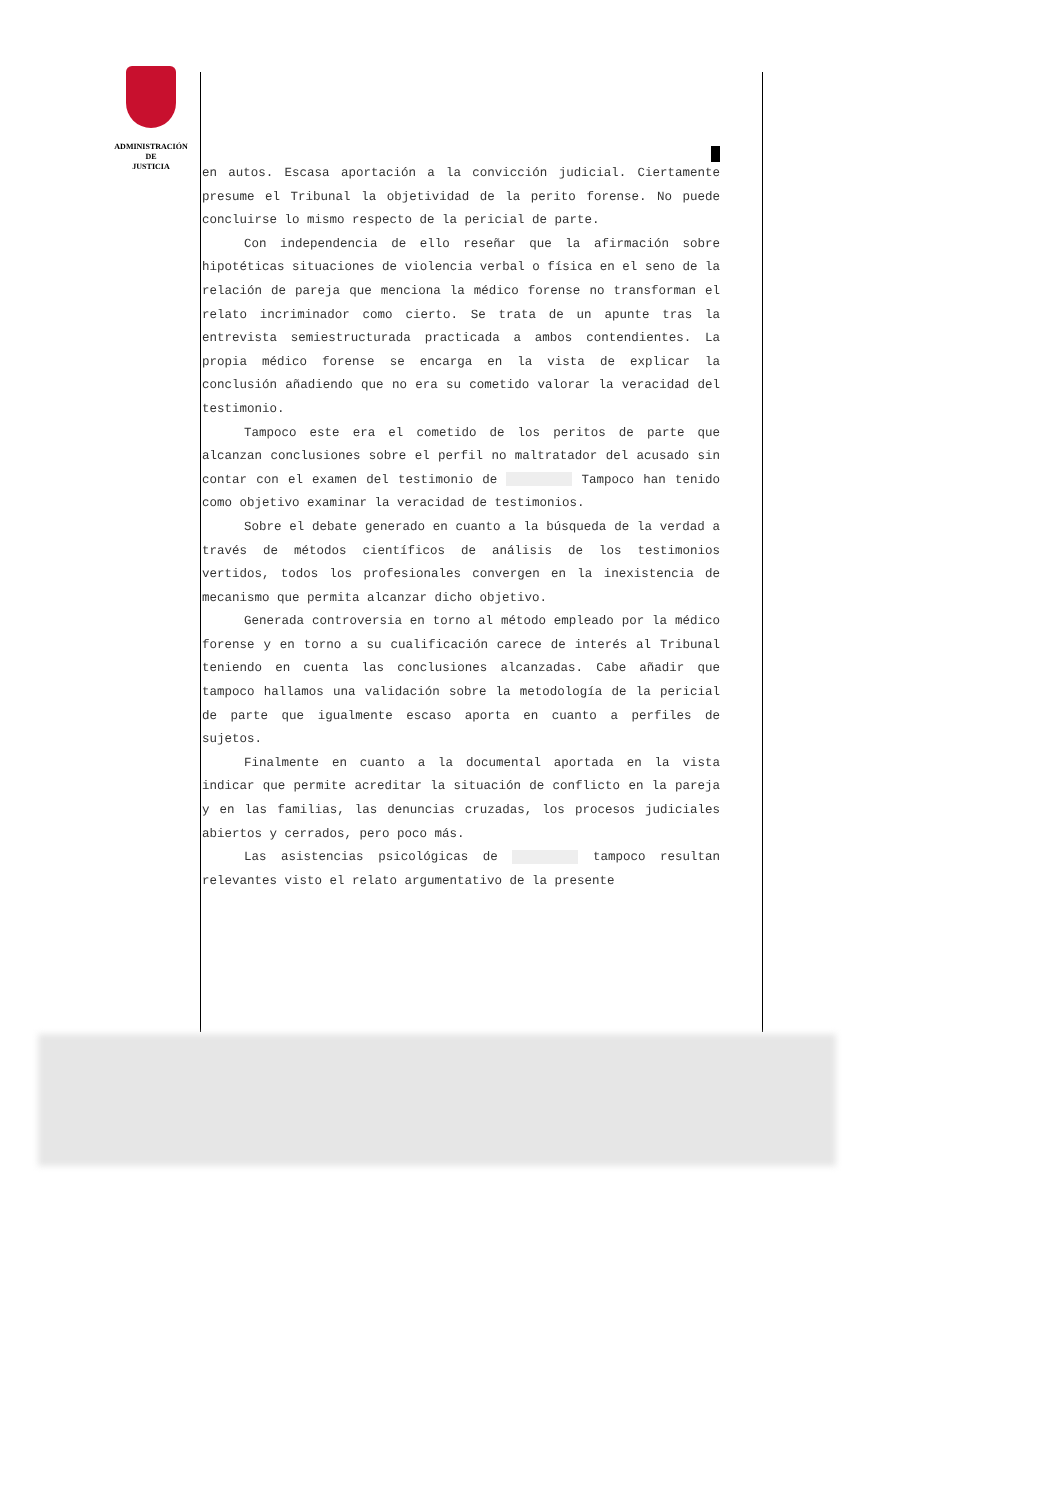ADMINISTRACIÓN
DE
JUSTICIA
en autos. Escasa aportación a la convicción judicial. Ciertamente presume el Tribunal la objetividad de la perito forense. No puede concluirse lo mismo respecto de la pericial de parte.
Con independencia de ello reseñar que la afirmación sobre hipotéticas situaciones de violencia verbal o física en el seno de la relación de pareja que menciona la médico forense no transforman el relato incriminador como cierto. Se trata de un apunte tras la entrevista semiestructurada practicada a ambos contendientes. La propia médico forense se encarga en la vista de explicar la conclusión añadiendo que no era su cometido valorar la veracidad del testimonio.
Tampoco este era el cometido de los peritos de parte que alcanzan conclusiones sobre el perfil no maltratador del acusado sin contar con el examen del testimonio de Tampoco han tenido como objetivo examinar la veracidad de testimonios.
Sobre el debate generado en cuanto a la búsqueda de la verdad a través de métodos científicos de análisis de los testimonios vertidos, todos los profesionales convergen en la inexistencia de mecanismo que permita alcanzar dicho objetivo.
Generada controversia en torno al método empleado por la médico forense y en torno a su cualificación carece de interés al Tribunal teniendo en cuenta las conclusiones alcanzadas. Cabe añadir que tampoco hallamos una validación sobre la metodología de la pericial de parte que igualmente escaso aporta en cuanto a perfiles de sujetos.
Finalmente en cuanto a la documental aportada en la vista indicar que permite acreditar la situación de conflicto en la pareja y en las familias, las denuncias cruzadas, los procesos judiciales abiertos y cerrados, pero poco más.
Las asistencias psicológicas de tampoco resultan relevantes visto el relato argumentativo de la presente